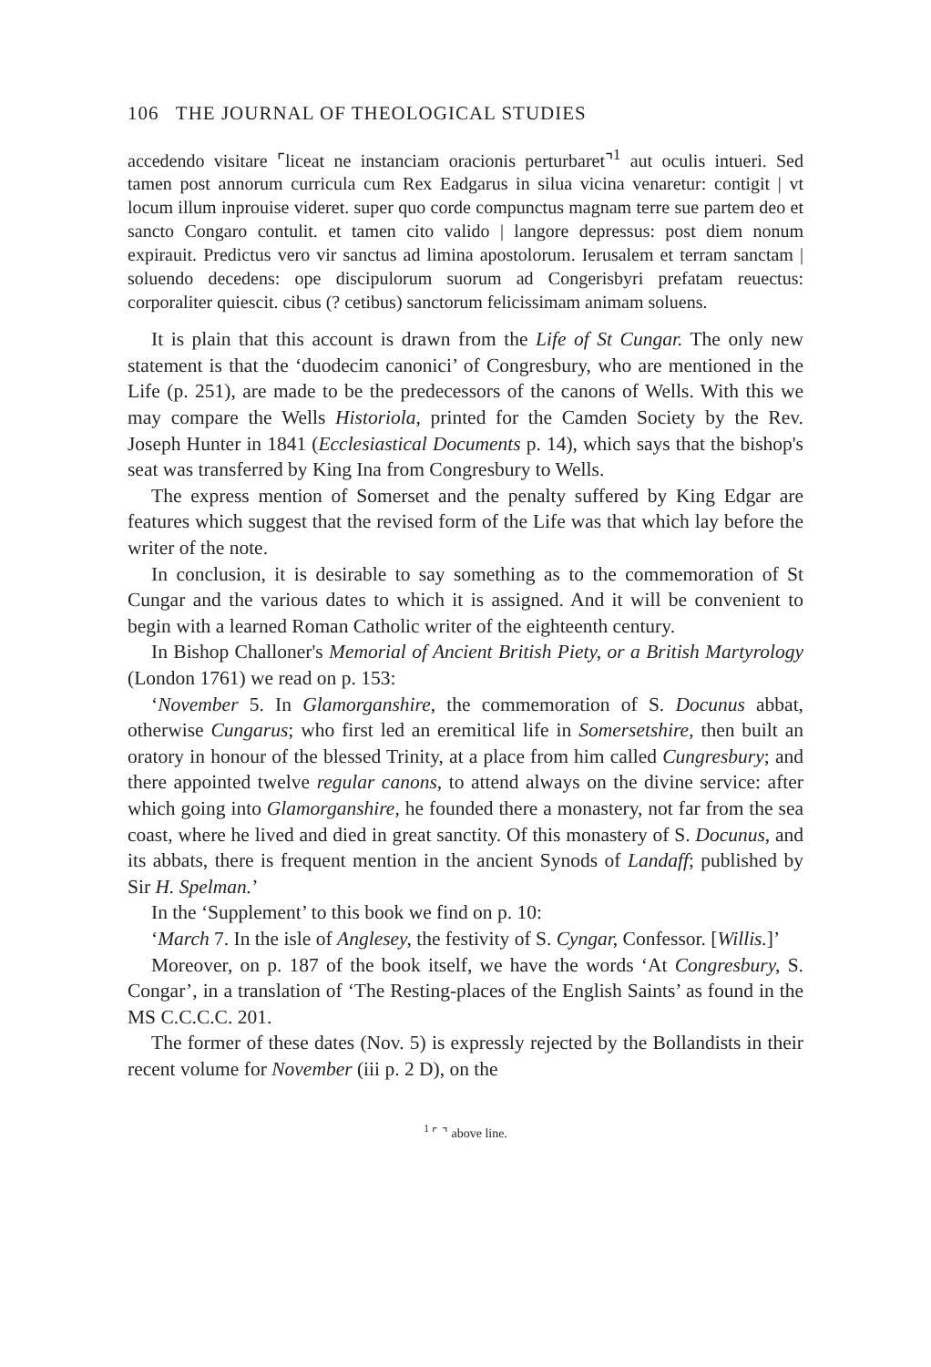106 THE JOURNAL OF THEOLOGICAL STUDIES
accedendo visitare ⌜liceat ne instanciam oracionis perturbaret⌝<sup>1</sup> aut oculis intueri. Sed tamen post annorum curricula cum Rex Eadgarus in silua vicina venaretur: contigit | vt locum illum inprouise videret. super quo corde compunctus magnam terre sue partem deo et sancto Congaro contulit. et tamen cito valido | langore depressus: post diem nonum expirauit. Predictus vero vir sanctus ad limina apostolorum. Ierusalem et terram sanctam | soluendo decedens: ope discipulorum suorum ad Congerisbyri prefatam reuectus: corporaliter quiescit. cibus (? cetibus) sanctorum felicissimam animam soluens.
It is plain that this account is drawn from the Life of St Cungar. The only new statement is that the ‘duodecim canonici’ of Congresbury, who are mentioned in the Life (p. 251), are made to be the predecessors of the canons of Wells. With this we may compare the Wells Historiola, printed for the Camden Society by the Rev. Joseph Hunter in 1841 (Ecclesiastical Documents p. 14), which says that the bishop's seat was transferred by King Ina from Congresbury to Wells.
The express mention of Somerset and the penalty suffered by King Edgar are features which suggest that the revised form of the Life was that which lay before the writer of the note.
In conclusion, it is desirable to say something as to the commemoration of St Cungar and the various dates to which it is assigned. And it will be convenient to begin with a learned Roman Catholic writer of the eighteenth century.
In Bishop Challoner's Memorial of Ancient British Piety, or a British Martyrology (London 1761) we read on p. 153:
‘November 5. In Glamorganshire, the commemoration of S. Docunus abbat, otherwise Cungarus; who first led an eremitical life in Somersetshire, then built an oratory in honour of the blessed Trinity, at a place from him called Cungresbury; and there appointed twelve regular canons, to attend always on the divine service: after which going into Glamorganshire, he founded there a monastery, not far from the sea coast, where he lived and died in great sanctity. Of this monastery of S. Docunus, and its abbats, there is frequent mention in the ancient Synods of Landaff; published by Sir H. Spelman.’
In the ‘Supplement’ to this book we find on p. 10:
‘March 7. In the isle of Anglesey, the festivity of S. Cyngar, Confessor. [Willis.]’
Moreover, on p. 187 of the book itself, we have the words ‘At Congresbury, S. Congar’, in a translation of ‘The Resting-places of the English Saints’ as found in the MS C.C.C.C. 201.
The former of these dates (Nov. 5) is expressly rejected by the Bollandists in their recent volume for November (iii p. 2 D), on the
<sup>1</sup> ⌜ ⌝ above line.